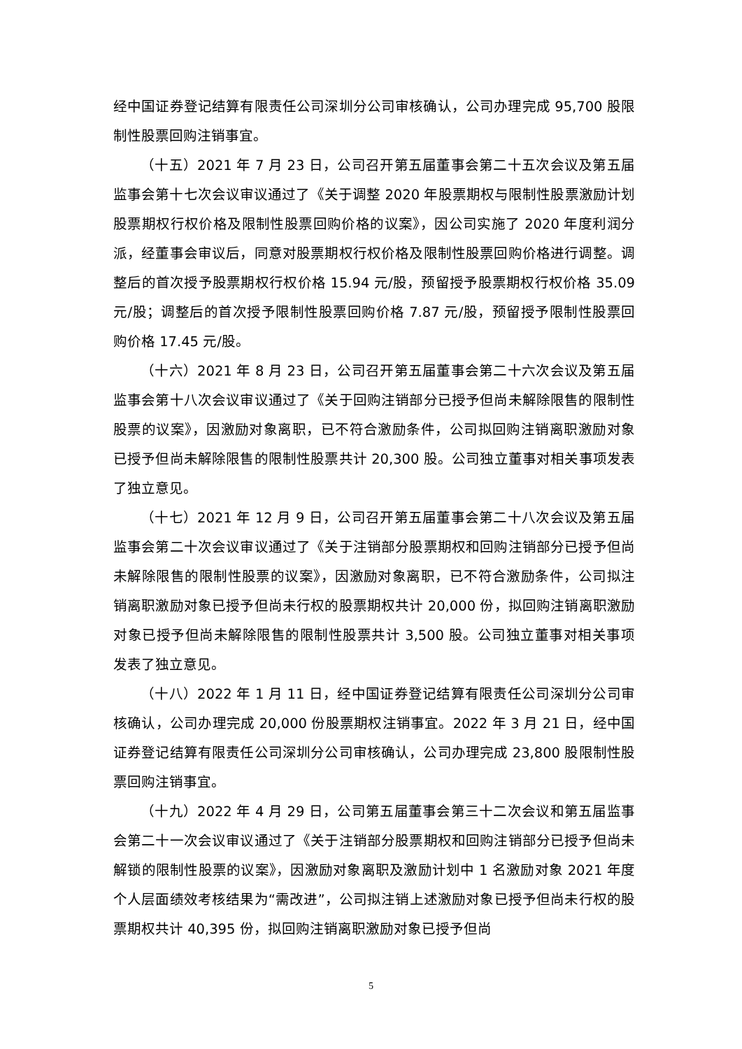经中国证券登记结算有限责任公司深圳分公司审核确认，公司办理完成 95,700 股限制性股票回购注销事宜。
（十五）2021 年 7 月 23 日，公司召开第五届董事会第二十五次会议及第五届监事会第十七次会议审议通过了《关于调整 2020 年股票期权与限制性股票激励计划股票期权行权价格及限制性股票回购价格的议案》，因公司实施了 2020 年度利润分派，经董事会审议后，同意对股票期权行权价格及限制性股票回购价格进行调整。调整后的首次授予股票期权行权价格 15.94 元/股，预留授予股票期权行权价格 35.09 元/股；调整后的首次授予限制性股票回购价格 7.87 元/股，预留授予限制性股票回购价格 17.45 元/股。
（十六）2021 年 8 月 23 日，公司召开第五届董事会第二十六次会议及第五届监事会第十八次会议审议通过了《关于回购注销部分已授予但尚未解除限售的限制性股票的议案》，因激励对象离职，已不符合激励条件，公司拟回购注销离职激励对象已授予但尚未解除限售的限制性股票共计 20,300 股。公司独立董事对相关事项发表了独立意见。
（十七）2021 年 12 月 9 日，公司召开第五届董事会第二十八次会议及第五届监事会第二十次会议审议通过了《关于注销部分股票期权和回购注销部分已授予但尚未解除限售的限制性股票的议案》，因激励对象离职，已不符合激励条件，公司拟注销离职激励对象已授予但尚未行权的股票期权共计 20,000 份，拟回购注销离职激励对象已授予但尚未解除限售的限制性股票共计 3,500 股。公司独立董事对相关事项发表了独立意见。
（十八）2022 年 1 月 11 日，经中国证券登记结算有限责任公司深圳分公司审核确认，公司办理完成 20,000 份股票期权注销事宜。2022 年 3 月 21 日，经中国证券登记结算有限责任公司深圳分公司审核确认，公司办理完成 23,800 股限制性股票回购注销事宜。
（十九）2022 年 4 月 29 日，公司第五届董事会第三十二次会议和第五届监事会第二十一次会议审议通过了《关于注销部分股票期权和回购注销部分已授予但尚未解锁的限制性股票的议案》，因激励对象离职及激励计划中 1 名激励对象 2021 年度个人层面绩效考核结果为“需改进”，公司拟注销上述激励对象已授予但尚未行权的股票期权共计 40,395 份，拟回购注销离职激励对象已授予但尚
5